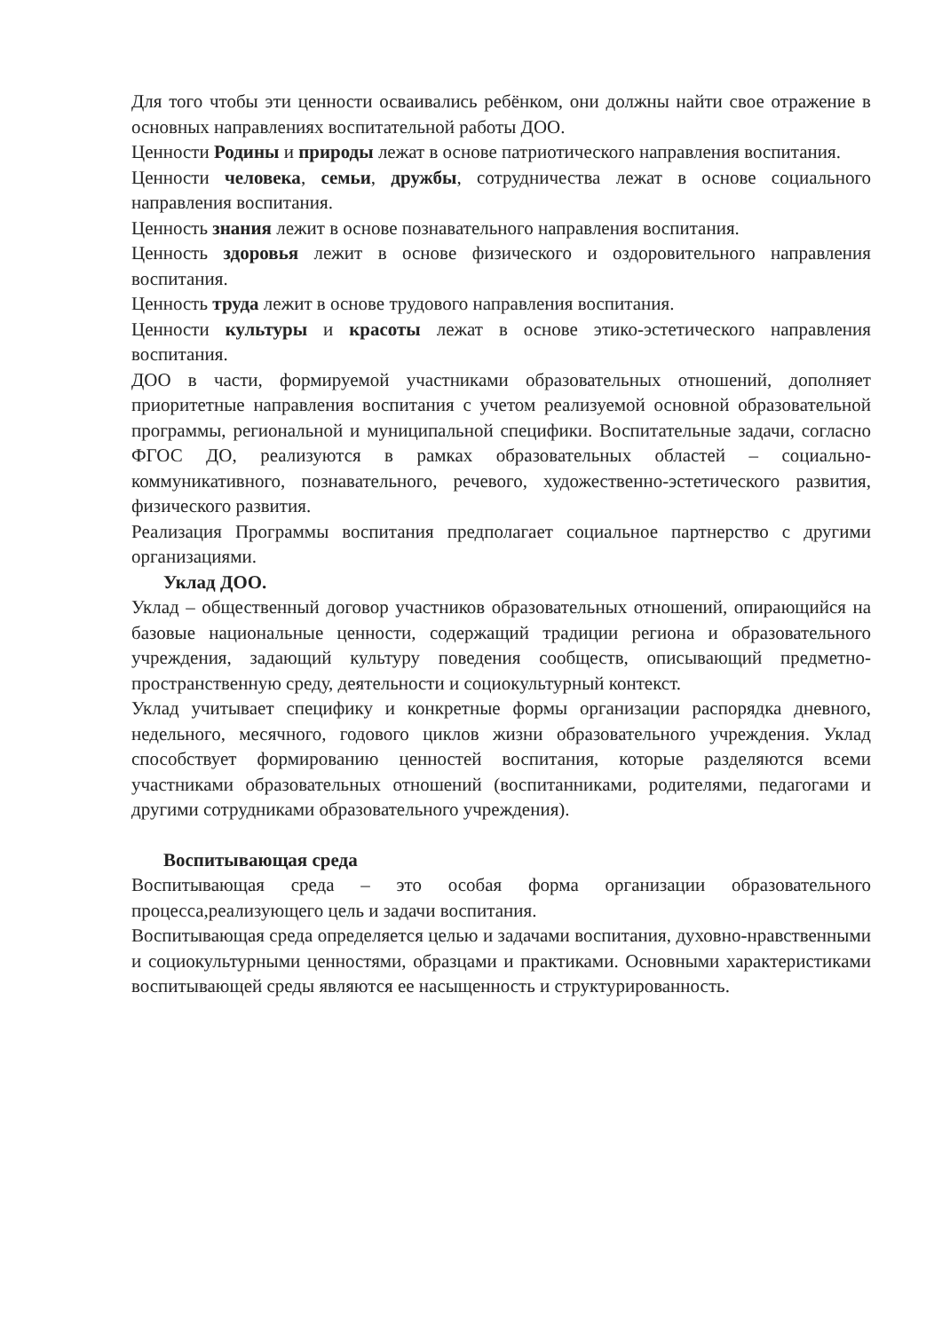Для того чтобы эти ценности осваивались ребёнком, они должны найти свое отражение в основных направлениях воспитательной работы ДОО.
Ценности Родины и природы лежат в основе патриотического направления воспитания.
Ценности человека, семьи, дружбы, сотрудничества лежат в основе социального направления воспитания.
Ценность знания лежит в основе познавательного направления воспитания.
Ценность здоровья лежит в основе физического и оздоровительного направления воспитания.
Ценность труда лежит в основе трудового направления воспитания.
Ценности культуры и красоты лежат в основе этико-эстетического направления воспитания.
ДОО в части, формируемой участниками образовательных отношений, дополняет приоритетные направления воспитания с учетом реализуемой основной образовательной программы, региональной и муниципальной специфики. Воспитательные задачи, согласно ФГОС ДО, реализуются в рамках образовательных областей – социально-коммуникативного, познавательного, речевого, художественно-эстетического развития, физического развития.
Реализация Программы воспитания предполагает социальное партнерство с другими организациями.
Уклад ДОО.
Уклад – общественный договор участников образовательных отношений, опирающийся на базовые национальные ценности, содержащий традиции региона и образовательного учреждения, задающий культуру поведения сообществ, описывающий предметно-пространственную среду, деятельности и социокультурный контекст.
Уклад учитывает специфику и конкретные формы организации распорядка дневного, недельного, месячного, годового циклов жизни образовательного учреждения. Уклад способствует формированию ценностей воспитания, которые разделяются всеми участниками образовательных отношений (воспитанниками, родителями, педагогами и другими сотрудниками образовательного учреждения).
Воспитывающая среда
Воспитывающая среда – это особая форма организации образовательного процесса,реализующего цель и задачи воспитания.
Воспитывающая среда определяется целью и задачами воспитания, духовно-нравственными и социокультурными ценностями, образцами и практиками. Основными характеристиками воспитывающей среды являются ее насыщенность и структурированность.